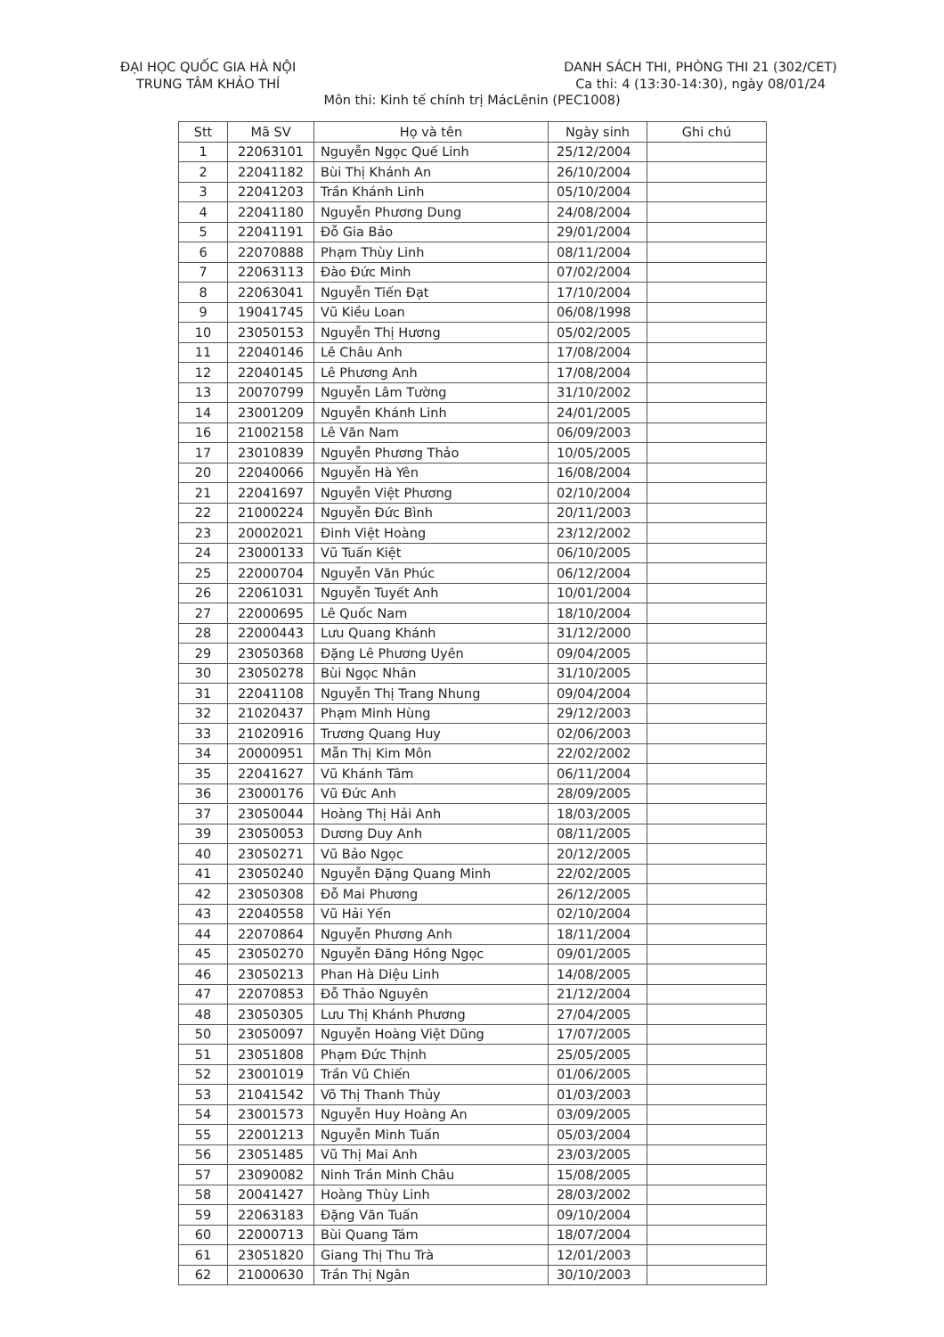ĐẠI HỌC QUỐC GIA HÀ NỘI
TRUNG TÂM KHẢO THÍ
DANH SÁCH THI, PHÒNG THI 21 (302/CET)
Ca thi: 4 (13:30-14:30), ngày 08/01/24
Môn thi: Kinh tế chính trị MácLênin (PEC1008)
| Stt | Mã SV | Họ và tên | Ngày sinh | Ghi chú |
| --- | --- | --- | --- | --- |
| 1 | 22063101 | Nguyễn Ngọc Quế Linh | 25/12/2004 | |
| 2 | 22041182 | Bùi Thị Khánh An | 26/10/2004 | |
| 3 | 22041203 | Trần Khánh Linh | 05/10/2004 | |
| 4 | 22041180 | Nguyễn Phương Dung | 24/08/2004 | |
| 5 | 22041191 | Đỗ Gia Bảo | 29/01/2004 | |
| 6 | 22070888 | Phạm Thùy Linh | 08/11/2004 | |
| 7 | 22063113 | Đào Đức Minh | 07/02/2004 | |
| 8 | 22063041 | Nguyễn Tiến Đạt | 17/10/2004 | |
| 9 | 19041745 | Vũ Kiều Loan | 06/08/1998 | |
| 10 | 23050153 | Nguyễn Thị Hương | 05/02/2005 | |
| 11 | 22040146 | Lê Châu Anh | 17/08/2004 | |
| 12 | 22040145 | Lê Phương Anh | 17/08/2004 | |
| 13 | 20070799 | Nguyễn Lâm Tường | 31/10/2002 | |
| 14 | 23001209 | Nguyễn Khánh Linh | 24/01/2005 | |
| 16 | 21002158 | Lê Văn Nam | 06/09/2003 | |
| 17 | 23010839 | Nguyễn Phương Thảo | 10/05/2005 | |
| 20 | 22040066 | Nguyễn Hà Yên | 16/08/2004 | |
| 21 | 22041697 | Nguyễn Việt Phương | 02/10/2004 | |
| 22 | 21000224 | Nguyễn Đức Bình | 20/11/2003 | |
| 23 | 20002021 | Đinh Việt Hoàng | 23/12/2002 | |
| 24 | 23000133 | Vũ Tuấn Kiệt | 06/10/2005 | |
| 25 | 22000704 | Nguyễn Văn Phúc | 06/12/2004 | |
| 26 | 22061031 | Nguyễn Tuyết Anh | 10/01/2004 | |
| 27 | 22000695 | Lê Quốc Nam | 18/10/2004 | |
| 28 | 22000443 | Lưu Quang Khánh | 31/12/2000 | |
| 29 | 23050368 | Đặng Lê Phương Uyên | 09/04/2005 | |
| 30 | 23050278 | Bùi Ngọc Nhân | 31/10/2005 | |
| 31 | 22041108 | Nguyễn Thị Trang Nhung | 09/04/2004 | |
| 32 | 21020437 | Phạm Minh Hùng | 29/12/2003 | |
| 33 | 21020916 | Trương Quang Huy | 02/06/2003 | |
| 34 | 20000951 | Mẫn Thị Kim Môn | 22/02/2002 | |
| 35 | 22041627 | Vũ Khánh Tâm | 06/11/2004 | |
| 36 | 23000176 | Vũ Đức Anh | 28/09/2005 | |
| 37 | 23050044 | Hoàng Thị Hải Anh | 18/03/2005 | |
| 39 | 23050053 | Dương Duy Anh | 08/11/2005 | |
| 40 | 23050271 | Vũ Bảo Ngọc | 20/12/2005 | |
| 41 | 23050240 | Nguyễn Đặng Quang Minh | 22/02/2005 | |
| 42 | 23050308 | Đỗ Mai Phương | 26/12/2005 | |
| 43 | 22040558 | Vũ Hải Yến | 02/10/2004 | |
| 44 | 22070864 | Nguyễn Phương Anh | 18/11/2004 | |
| 45 | 23050270 | Nguyễn Đăng Hồng Ngọc | 09/01/2005 | |
| 46 | 23050213 | Phan Hà Diệu Linh | 14/08/2005 | |
| 47 | 22070853 | Đỗ Thảo Nguyên | 21/12/2004 | |
| 48 | 23050305 | Lưu Thị Khánh Phương | 27/04/2005 | |
| 50 | 23050097 | Nguyễn Hoàng Việt Dũng | 17/07/2005 | |
| 51 | 23051808 | Phạm Đức Thịnh | 25/05/2005 | |
| 52 | 23001019 | Trần Vũ Chiến | 01/06/2005 | |
| 53 | 21041542 | Võ Thị Thanh Thủy | 01/03/2003 | |
| 54 | 23001573 | Nguyễn Huy Hoàng An | 03/09/2005 | |
| 55 | 22001213 | Nguyễn Minh Tuấn | 05/03/2004 | |
| 56 | 23051485 | Vũ Thị Mai Anh | 23/03/2005 | |
| 57 | 23090082 | Ninh Trần Minh Châu | 15/08/2005 | |
| 58 | 20041427 | Hoàng Thùy Linh | 28/03/2002 | |
| 59 | 22063183 | Đặng Văn Tuấn | 09/10/2004 | |
| 60 | 22000713 | Bùi Quang Tám | 18/07/2004 | |
| 61 | 23051820 | Giang Thị Thu Trà | 12/01/2003 | |
| 62 | 21000630 | Trần Thị Ngân | 30/10/2003 | |